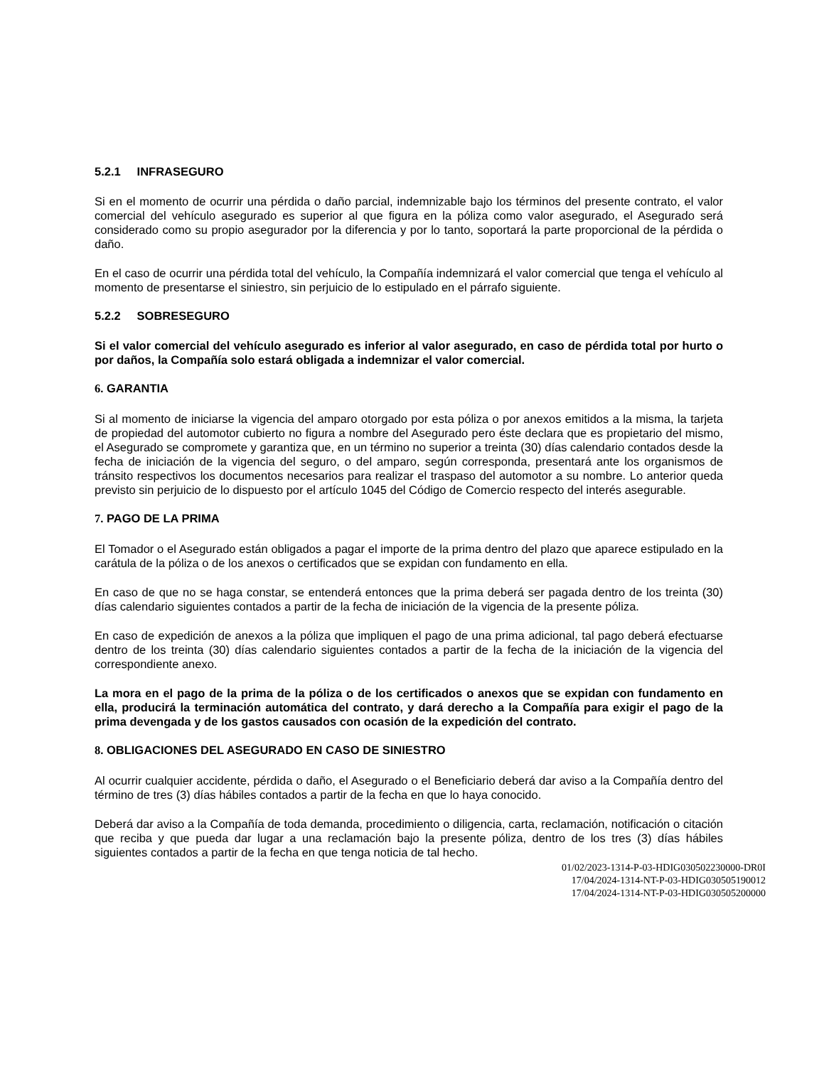5.2.1 INFRASEGURO
Si en el momento de ocurrir una pérdida o daño parcial, indemnizable bajo los términos del presente contrato, el valor comercial del vehículo asegurado es superior al que figura en la póliza como valor asegurado, el Asegurado será considerado como su propio asegurador por la diferencia y por lo tanto, soportará la parte proporcional de la pérdida o daño.
En el caso de ocurrir una pérdida total del vehículo, la Compañía indemnizará el valor comercial que tenga el vehículo al momento de presentarse el siniestro, sin perjuicio de lo estipulado en el párrafo siguiente.
5.2.2 SOBRESEGURO
Si el valor comercial del vehículo asegurado es inferior al valor asegurado, en caso de pérdida total por hurto o por daños, la Compañía solo estará obligada a indemnizar el valor comercial.
6. GARANTIA
Si al momento de iniciarse la vigencia del amparo otorgado por esta póliza o por anexos emitidos a la misma, la tarjeta de propiedad del automotor cubierto no figura a nombre del Asegurado pero éste declara que es propietario del mismo, el Asegurado se compromete y garantiza que, en un término no superior a treinta (30) días calendario contados desde la fecha de iniciación de la vigencia del seguro, o del amparo, según corresponda, presentará ante los organismos de tránsito respectivos los documentos necesarios para realizar el traspaso del automotor a su nombre. Lo anterior queda previsto sin perjuicio de lo dispuesto por el artículo 1045 del Código de Comercio respecto del interés asegurable.
7. PAGO DE LA PRIMA
El Tomador o el Asegurado están obligados a pagar el importe de la prima dentro del plazo que aparece estipulado en la carátula de la póliza o de los anexos o certificados que se expidan con fundamento en ella.
En caso de que no se haga constar, se entenderá entonces que la prima deberá ser pagada dentro de los treinta (30) días calendario siguientes contados a partir de la fecha de iniciación de la vigencia de la presente póliza.
En caso de expedición de anexos a la póliza que impliquen el pago de una prima adicional, tal pago deberá efectuarse dentro de los treinta (30) días calendario siguientes contados a partir de la fecha de la iniciación de la vigencia del correspondiente anexo.
La mora en el pago de la prima de la póliza o de los certificados o anexos que se expidan con fundamento en ella, producirá la terminación automática del contrato, y dará derecho a la Compañía para exigir el pago de la prima devengada y de los gastos causados con ocasión de la expedición del contrato.
8. OBLIGACIONES DEL ASEGURADO EN CASO DE SINIESTRO
Al ocurrir cualquier accidente, pérdida o daño, el Asegurado o el Beneficiario deberá dar aviso a la Compañía dentro del término de tres (3) días hábiles contados a partir de la fecha en que lo haya conocido.
Deberá dar aviso a la Compañía de toda demanda, procedimiento o diligencia, carta, reclamación, notificación o citación que reciba y que pueda dar lugar a una reclamación bajo la presente póliza, dentro de los tres (3) días hábiles siguientes contados a partir de la fecha en que tenga noticia de tal hecho.
01/02/2023-1314-P-03-HDIG030502230000-DR0I
17/04/2024-1314-NT-P-03-HDIG030505190012
17/04/2024-1314-NT-P-03-HDIG030505200000